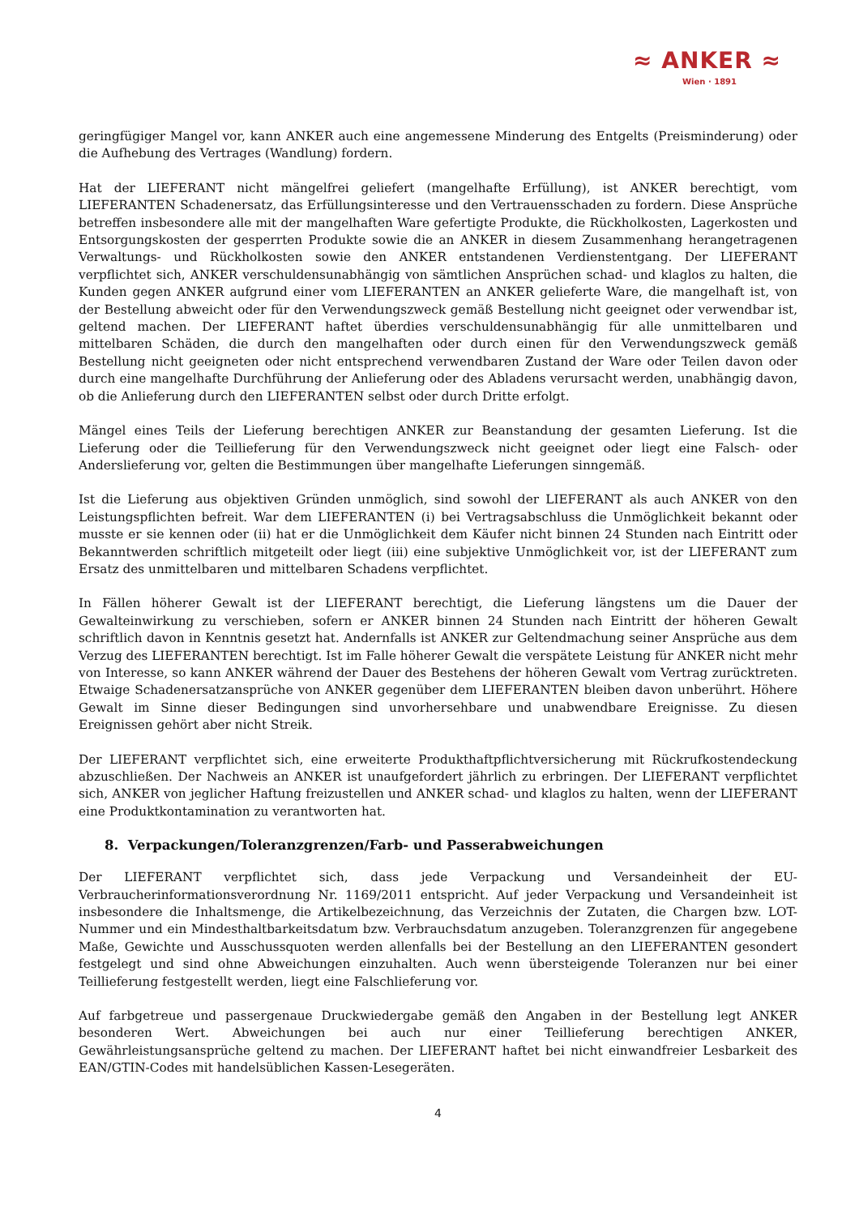≈ ANKER ≈
Wien · 1891
geringfügiger Mangel vor, kann ANKER auch eine angemessene Minderung des Entgelts (Preisminderung) oder die Aufhebung des Vertrages (Wandlung) fordern.
Hat der LIEFERANT nicht mängelfrei geliefert (mangelhafte Erfüllung), ist ANKER berechtigt, vom LIEFERANTEN Schadenersatz, das Erfüllungsinteresse und den Vertrauensschaden zu fordern. Diese Ansprüche betreffen insbesondere alle mit der mangelhaften Ware gefertigte Produkte, die Rückholkosten, Lagerkosten und Entsorgungskosten der gesperrten Produkte sowie die an ANKER in diesem Zusammenhang herangetragenen Verwaltungs- und Rückholkosten sowie den ANKER entstandenen Verdienstentgang. Der LIEFERANT verpflichtet sich, ANKER verschuldensunabhängig von sämtlichen Ansprüchen schad- und klaglos zu halten, die Kunden gegen ANKER aufgrund einer vom LIEFERANTEN an ANKER gelieferte Ware, die mangelhaft ist, von der Bestellung abweicht oder für den Verwendungszweck gemäß Bestellung nicht geeignet oder verwendbar ist, geltend machen. Der LIEFERANT haftet überdies verschuldensunabhängig für alle unmittelbaren und mittelbaren Schäden, die durch den mangelhaften oder durch einen für den Verwendungszweck gemäß Bestellung nicht geeigneten oder nicht entsprechend verwendbaren Zustand der Ware oder Teilen davon oder durch eine mangelhafte Durchführung der Anlieferung oder des Abladens verursacht werden, unabhängig davon, ob die Anlieferung durch den LIEFERANTEN selbst oder durch Dritte erfolgt.
Mängel eines Teils der Lieferung berechtigen ANKER zur Beanstandung der gesamten Lieferung. Ist die Lieferung oder die Teillieferung für den Verwendungszweck nicht geeignet oder liegt eine Falsch- oder Anderslieferung vor, gelten die Bestimmungen über mangelhafte Lieferungen sinngemäß.
Ist die Lieferung aus objektiven Gründen unmöglich, sind sowohl der LIEFERANT als auch ANKER von den Leistungspflichten befreit. War dem LIEFERANTEN (i) bei Vertragsabschluss die Unmöglichkeit bekannt oder musste er sie kennen oder (ii) hat er die Unmöglichkeit dem Käufer nicht binnen 24 Stunden nach Eintritt oder Bekanntwerden schriftlich mitgeteilt oder liegt (iii) eine subjektive Unmöglichkeit vor, ist der LIEFERANT zum Ersatz des unmittelbaren und mittelbaren Schadens verpflichtet.
In Fällen höherer Gewalt ist der LIEFERANT berechtigt, die Lieferung längstens um die Dauer der Gewalteinwirkung zu verschieben, sofern er ANKER binnen 24 Stunden nach Eintritt der höheren Gewalt schriftlich davon in Kenntnis gesetzt hat. Andernfalls ist ANKER zur Geltendmachung seiner Ansprüche aus dem Verzug des LIEFERANTEN berechtigt. Ist im Falle höherer Gewalt die verspätete Leistung für ANKER nicht mehr von Interesse, so kann ANKER während der Dauer des Bestehens der höheren Gewalt vom Vertrag zurücktreten. Etwaige Schadenersatzansprüche von ANKER gegenüber dem LIEFERANTEN bleiben davon unberührt. Höhere Gewalt im Sinne dieser Bedingungen sind unvorhersehbare und unabwendbare Ereignisse. Zu diesen Ereignissen gehört aber nicht Streik.
Der LIEFERANT verpflichtet sich, eine erweiterte Produkthaftpflichtversicherung mit Rückrufkostendeckung abzuschließen. Der Nachweis an ANKER ist unaufgefordert jährlich zu erbringen. Der LIEFERANT verpflichtet sich, ANKER von jeglicher Haftung freizustellen und ANKER schad- und klaglos zu halten, wenn der LIEFERANT eine Produktkontamination zu verantworten hat.
8. Verpackungen/Toleranzgrenzen/Farb- und Passerabweichungen
Der LIEFERANT verpflichtet sich, dass jede Verpackung und Versandeinheit der EU-Verbraucherinformationsverordnung Nr. 1169/2011 entspricht. Auf jeder Verpackung und Versandeinheit ist insbesondere die Inhaltsmenge, die Artikelbezeichnung, das Verzeichnis der Zutaten, die Chargen bzw. LOT-Nummer und ein Mindesthaltbarkeitsdatum bzw. Verbrauchsdatum anzugeben. Toleranzgrenzen für angegebene Maße, Gewichte und Ausschussquoten werden allenfalls bei der Bestellung an den LIEFERANTEN gesondert festgelegt und sind ohne Abweichungen einzuhalten. Auch wenn übersteigende Toleranzen nur bei einer Teillieferung festgestellt werden, liegt eine Falschlieferung vor.
Auf farbgetreue und passergenaue Druckwiedergabe gemäß den Angaben in der Bestellung legt ANKER besonderen Wert. Abweichungen bei auch nur einer Teillieferung berechtigen ANKER, Gewährleistungsansprüche geltend zu machen. Der LIEFERANT haftet bei nicht einwandfreier Lesbarkeit des EAN/GTIN-Codes mit handelsüblichen Kassen-Lesegeräten.
4